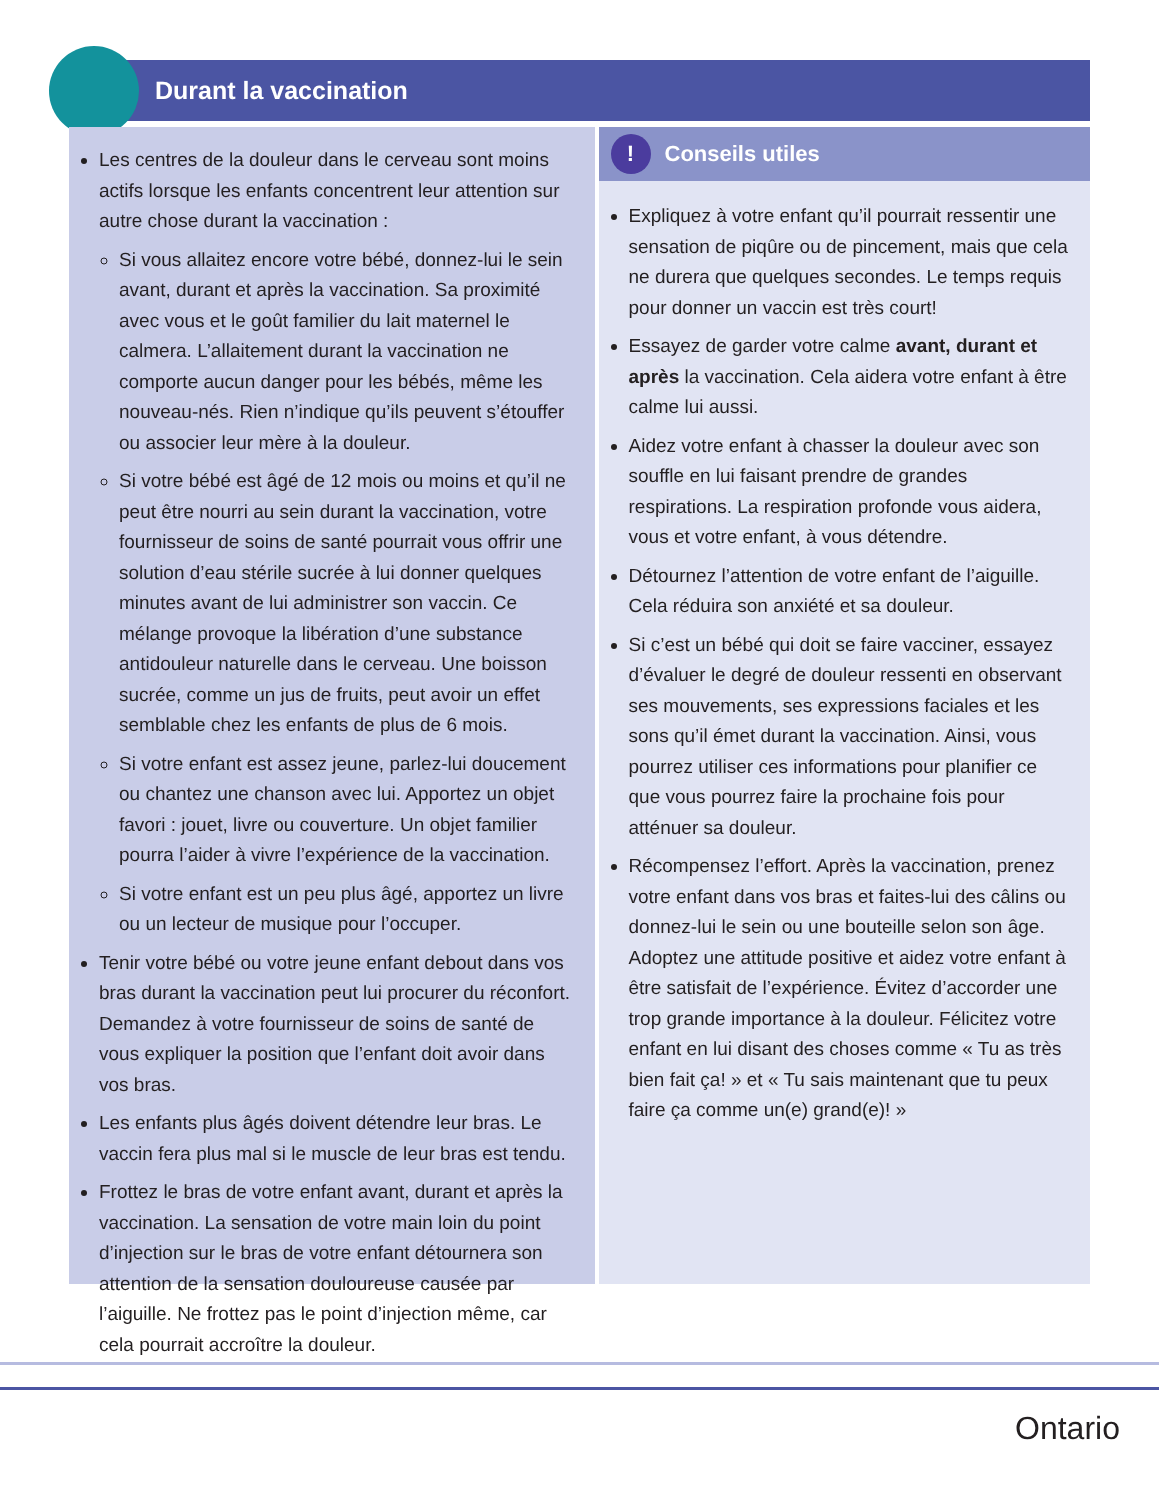Durant la vaccination
Les centres de la douleur dans le cerveau sont moins actifs lorsque les enfants concentrent leur attention sur autre chose durant la vaccination :
Si vous allaitez encore votre bébé, donnez-lui le sein avant, durant et après la vaccination. Sa proximité avec vous et le goût familier du lait maternel le calmera. L’allaitement durant la vaccination ne comporte aucun danger pour les bébés, même les nouveau-nés. Rien n’indique qu’ils peuvent s’étouffer ou associer leur mère à la douleur.
Si votre bébé est âgé de 12 mois ou moins et qu’il ne peut être nourri au sein durant la vaccination, votre fournisseur de soins de santé pourrait vous offrir une solution d’eau stérile sucrée à lui donner quelques minutes avant de lui administrer son vaccin. Ce mélange provoque la libération d’une substance antidouleur naturelle dans le cerveau. Une boisson sucrée, comme un jus de fruits, peut avoir un effet semblable chez les enfants de plus de 6 mois.
Si votre enfant est assez jeune, parlez-lui doucement ou chantez une chanson avec lui. Apportez un objet favori : jouet, livre ou couverture. Un objet familier pourra l’aider à vivre l’expérience de la vaccination.
Si votre enfant est un peu plus âgé, apportez un livre ou un lecteur de musique pour l’occuper.
Tenir votre bébé ou votre jeune enfant debout dans vos bras durant la vaccination peut lui procurer du réconfort. Demandez à votre fournisseur de soins de santé de vous expliquer la position que l’enfant doit avoir dans vos bras.
Les enfants plus âgés doivent détendre leur bras. Le vaccin fera plus mal si le muscle de leur bras est tendu.
Frottez le bras de votre enfant avant, durant et après la vaccination. La sensation de votre main loin du point d’injection sur le bras de votre enfant détournera son attention de la sensation douloureuse causée par l’aiguille. Ne frottez pas le point d’injection même, car cela pourrait accroître la douleur.
! Conseils utiles
Expliquez à votre enfant qu’il pourrait ressentir une sensation de piqûre ou de pincement, mais que cela ne durera que quelques secondes. Le temps requis pour donner un vaccin est très court!
Essayez de garder votre calme avant, durant et après la vaccination. Cela aidera votre enfant à être calme lui aussi.
Aidez votre enfant à chasser la douleur avec son souffle en lui faisant prendre de grandes respirations. La respiration profonde vous aidera, vous et votre enfant, à vous détendre.
Détournez l’attention de votre enfant de l’aiguille. Cela réduira son anxiété et sa douleur.
Si c’est un bébé qui doit se faire vacciner, essayez d’évaluer le degré de douleur ressenti en observant ses mouvements, ses expressions faciales et les sons qu’il émet durant la vaccination. Ainsi, vous pourrez utiliser ces informations pour planifier ce que vous pourrez faire la prochaine fois pour atténuer sa douleur.
Récompensez l’effort. Après la vaccination, prenez votre enfant dans vos bras et faites-lui des câlins ou donnez-lui le sein ou une bouteille selon son âge. Adoptez une attitude positive et aidez votre enfant à être satisfait de l’expérience. Évitez d’accorder une trop grande importance à la douleur. Félicitez votre enfant en lui disant des choses comme « Tu as très bien fait ça! » et « Tu sais maintenant que tu peux faire ça comme un(e) grand(e)! »
Ontario